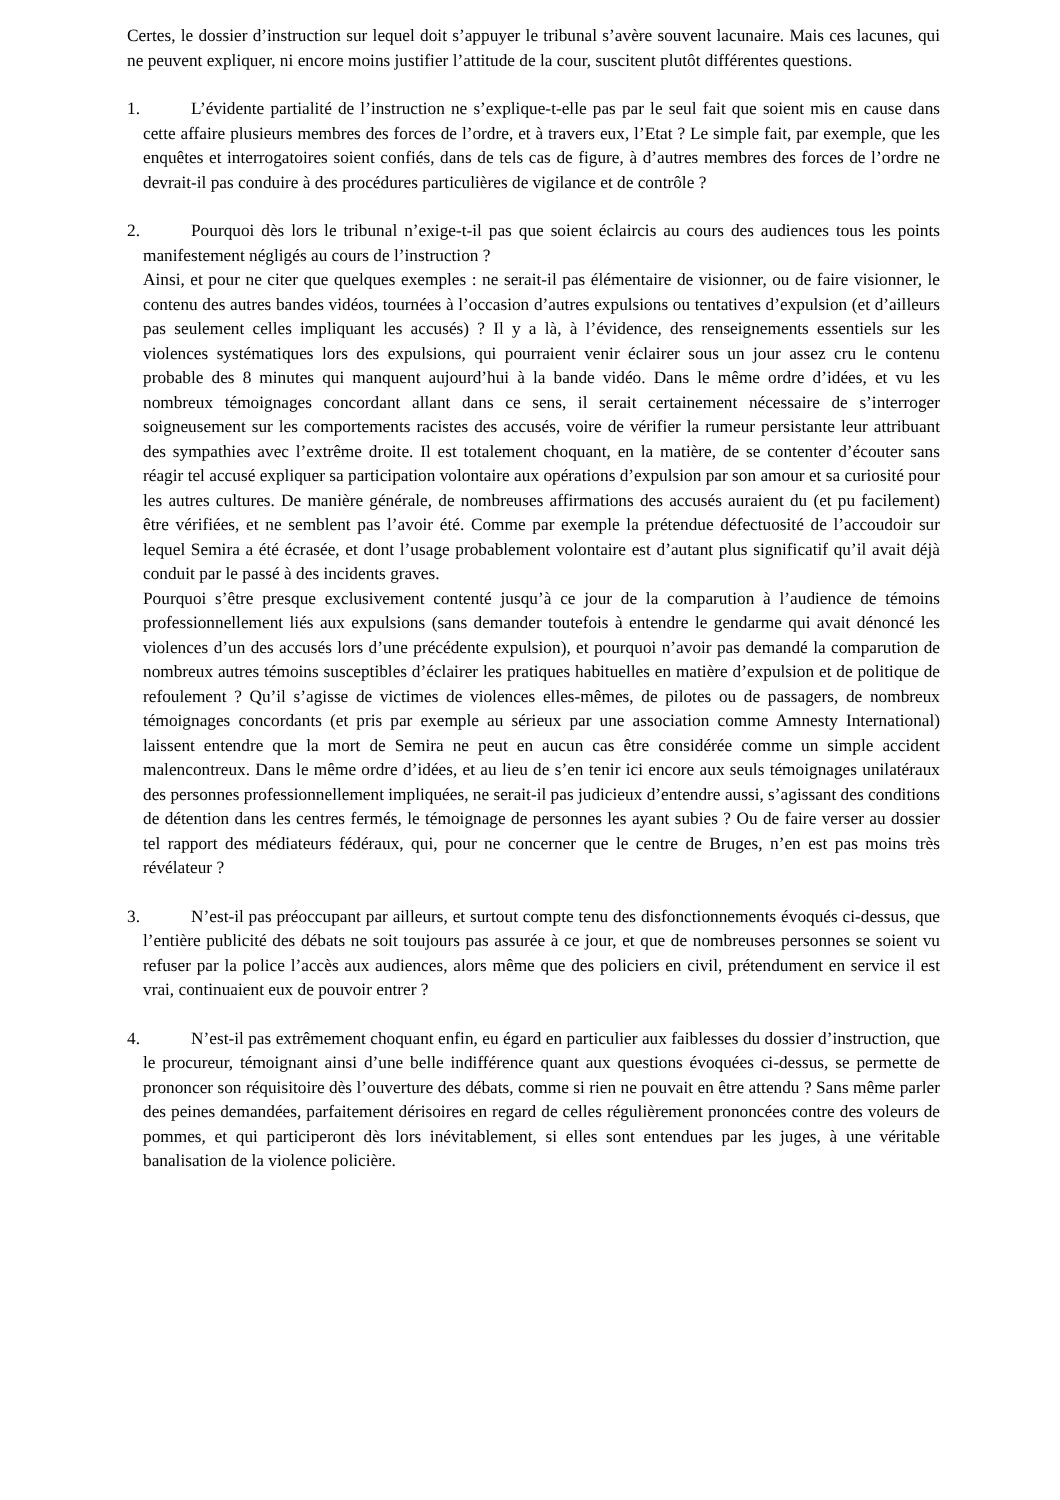Certes, le dossier d’instruction sur lequel doit s’appuyer le tribunal s’avère souvent lacunaire. Mais ces lacunes, qui ne peuvent expliquer, ni encore moins justifier l’attitude de la cour, suscitent plutôt différentes questions.
1. L’évidente partialité de l’instruction ne s’explique-t-elle pas par le seul fait que soient mis en cause dans cette affaire plusieurs membres des forces de l’ordre, et à travers eux, l’Etat ? Le simple fait, par exemple, que les enquêtes et interrogatoires soient confiés, dans de tels cas de figure, à d’autres membres des forces de l’ordre ne devrait-il pas conduire à des procédures particulières de vigilance et de contrôle ?
2. Pourquoi dès lors le tribunal n’exige-t-il pas que soient éclaircis au cours des audiences tous les points manifestement négligés au cours de l’instruction ?
Ainsi, et pour ne citer que quelques exemples : ne serait-il pas élémentaire de visionner, ou de faire visionner, le contenu des autres bandes vidéos, tournées à l’occasion d’autres expulsions ou tentatives d’expulsion (et d’ailleurs pas seulement celles impliquant les accusés) ? Il y a là, à l’évidence, des renseignements essentiels sur les violences systématiques lors des expulsions, qui pourraient venir éclairer sous un jour assez cru le contenu probable des 8 minutes qui manquent aujourd’hui à la bande vidéo. Dans le même ordre d’idées, et vu les nombreux témoignages concordant allant dans ce sens, il serait certainement nécessaire de s’interroger soigneusement sur les comportements racistes des accusés, voire de vérifier la rumeur persistante leur attribuant des sympathies avec l’extrême droite. Il est totalement choquant, en la matière, de se contenter d’écouter sans réagir tel accusé expliquer sa participation volontaire aux opérations d’expulsion par son amour et sa curiosité pour les autres cultures. De manière générale, de nombreuses affirmations des accusés auraient du (et pu facilement) être vérifiées, et ne semblent pas l’avoir été. Comme par exemple la prétendue défectuosité de l’accoudoir sur lequel Semira a été écrasée, et dont l’usage probablement volontaire est d’autant plus significatif qu’il avait déjà conduit par le passé à des incidents graves.
Pourquoi s’être presque exclusivement contenté jusqu’à ce jour de la comparution à l’audience de témoins professionnellement liés aux expulsions (sans demander toutefois à entendre le gendarme qui avait dénoncé les violences d’un des accusés lors d’une précédente expulsion), et pourquoi n’avoir pas demandé la comparution de nombreux autres témoins susceptibles d’éclairer les pratiques habituelles en matière d’expulsion et de politique de refoulement ? Qu’il s’agisse de victimes de violences elles-mêmes, de pilotes ou de passagers, de nombreux témoignages concordants (et pris par exemple au sérieux par une association comme Amnesty International) laissent entendre que la mort de Semira ne peut en aucun cas être considérée comme un simple accident malencontreux. Dans le même ordre d’idées, et au lieu de s’en tenir ici encore aux seuls témoignages unilatéraux des personnes professionnellement impliquées, ne serait-il pas judicieux d’entendre aussi, s’agissant des conditions de détention dans les centres fermés, le témoignage de personnes les ayant subies ? Ou de faire verser au dossier tel rapport des médiateurs fédéraux, qui, pour ne concerner que le centre de Bruges, n’en est pas moins très révélateur ?
3. N’est-il pas préoccupant par ailleurs, et surtout compte tenu des disfonctionnements évoqués ci-dessus, que l’entière publicité des débats ne soit toujours pas assurée à ce jour, et que de nombreuses personnes se soient vu refuser par la police l’accès aux audiences, alors même que des policiers en civil, prétendument en service il est vrai, continuaient eux de pouvoir entrer ?
4. N’est-il pas extrêmement choquant enfin, eu égard en particulier aux faiblesses du dossier d’instruction, que le procureur, témoignant ainsi d’une belle indifférence quant aux questions évoquées ci-dessus, se permette de prononcer son réquisitoire dès l’ouverture des débats, comme si rien ne pouvait en être attendu ? Sans même parler des peines demandées, parfaitement dérisoires en regard de celles régulièrement prononcées contre des voleurs de pommes, et qui participeront dès lors inévitablement, si elles sont entendues par les juges, à une véritable banalisation de la violence policière.